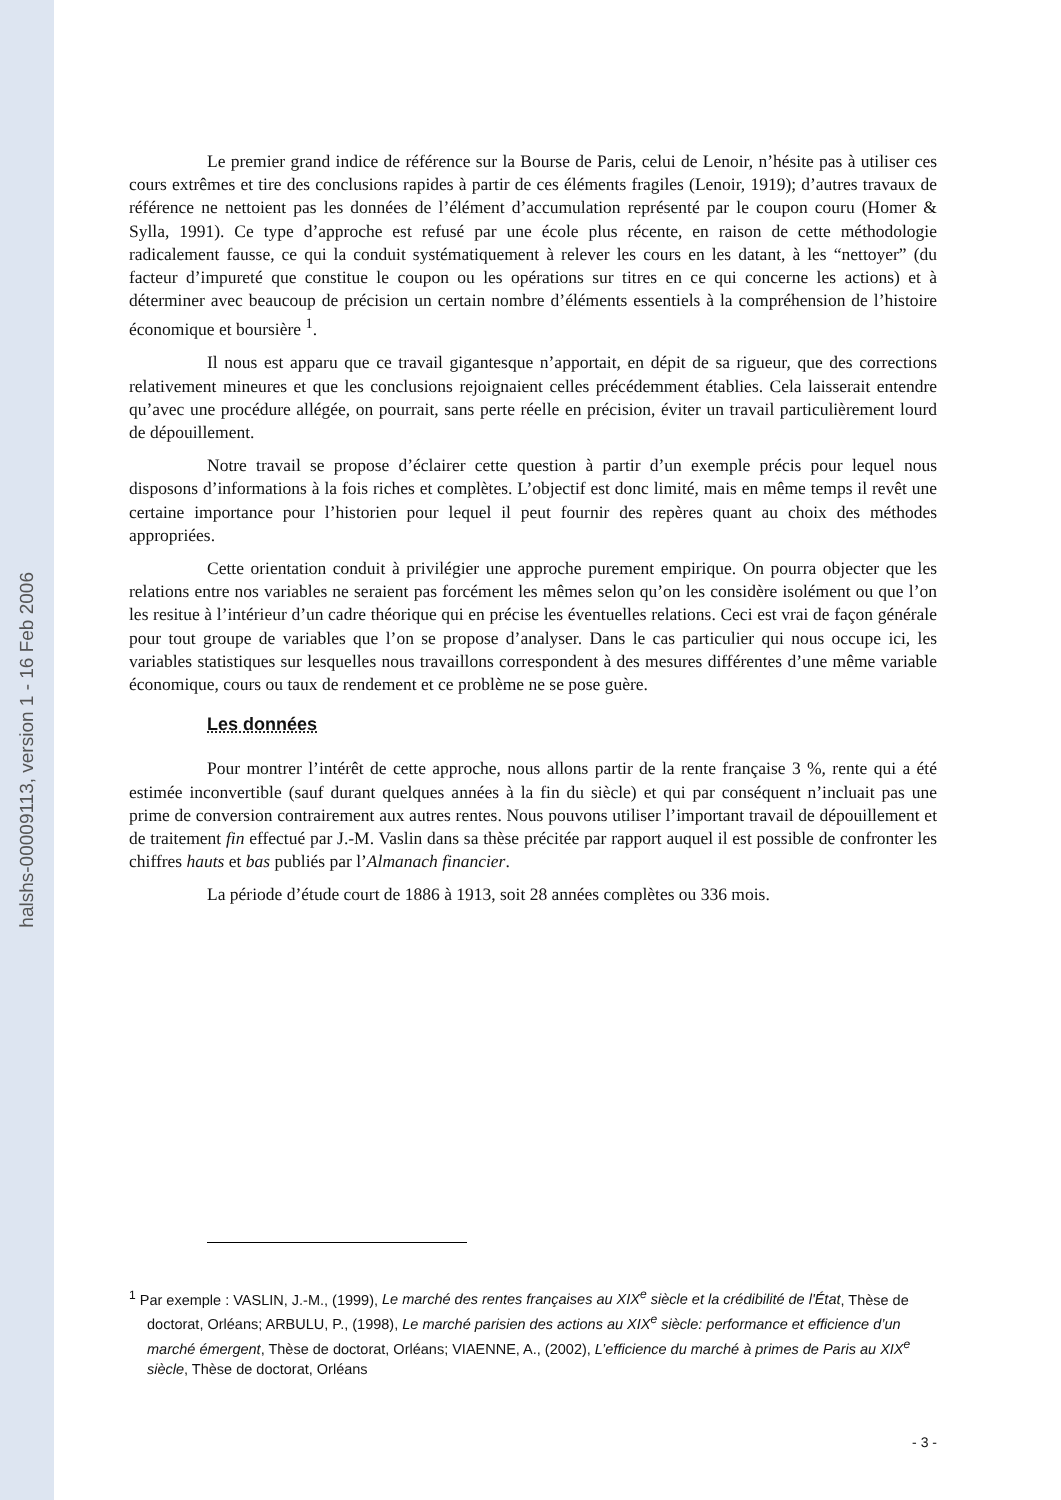halshs-00009113, version 1 - 16 Feb 2006
Le premier grand indice de référence sur la Bourse de Paris, celui de Lenoir, n’hésite pas à utiliser ces cours extrêmes et tire des conclusions rapides à partir de ces éléments fragiles (Lenoir, 1919); d’autres travaux de référence ne nettoient pas les données de l’élément d’accumulation représenté par le coupon couru (Homer & Sylla, 1991). Ce type d’approche est refusé par une école plus récente, en raison de cette méthodologie radicalement fausse, ce qui la conduit systématiquement à relever les cours en les datant, à les “nettoyer” (du facteur d’impureté que constitue le coupon ou les opérations sur titres en ce qui concerne les actions) et à déterminer avec beaucoup de précision un certain nombre d’éléments essentiels à la compréhension de l’histoire économique et boursière <sup>1</sup>.
Il nous est apparu que ce travail gigantesque n’apportait, en dépit de sa rigueur, que des corrections relativement mineures et que les conclusions rejoignaient celles précédemment établies. Cela laisserait entendre qu’avec une procédure allégée, on pourrait, sans perte réelle en précision, éviter un travail particulièrement lourd de dépouillement.
Notre travail se propose d’éclairer cette question à partir d’un exemple précis pour lequel nous disposons d’informations à la fois riches et complètes. L’objectif est donc limité, mais en même temps il revêt une certaine importance pour l’historien pour lequel il peut fournir des repères quant au choix des méthodes appropriées.
Cette orientation conduit à privilégier une approche purement empirique. On pourra objecter que les relations entre nos variables ne seraient pas forcément les mêmes selon qu’on les considère isolément ou que l’on les resitue à l’intérieur d’un cadre théorique qui en précise les éventuelles relations. Ceci est vrai de façon générale pour tout groupe de variables que l’on se propose d’analyser. Dans le cas particulier qui nous occupe ici, les variables statistiques sur lesquelles nous travaillons correspondent à des mesures différentes d’une même variable économique, cours ou taux de rendement et ce problème ne se pose guère.
Les données
Pour montrer l’intérêt de cette approche, nous allons partir de la rente française 3 %, rente qui a été estimée inconvertible (sauf durant quelques années à la fin du siècle) et qui par conséquent n’incluait pas une prime de conversion contrairement aux autres rentes. Nous pouvons utiliser l’important travail de dépouillement et de traitement fin effectué par J.-M. Vaslin dans sa thèse précitée par rapport auquel il est possible de confronter les chiffres hauts et bas publiés par l’Almanach financier.
La période d’étude court de 1886 à 1913, soit 28 années complètes ou 336 mois.
<sup>1</sup> Par exemple : VASLIN, J.-M., (1999), Le marché des rentes françaises au XIX<sup>e</sup> siècle et la crédibilité de l'État, Thèse de doctorat, Orléans; ARBULU, P., (1998), Le marché parisien des actions au XIX<sup>e</sup> siècle: performance et efficience d’un marché émergent, Thèse de doctorat, Orléans; VIAENNE, A., (2002), L’efficience du marché à primes de Paris au XIX<sup>e</sup> siècle, Thèse de doctorat, Orléans
- 3 -